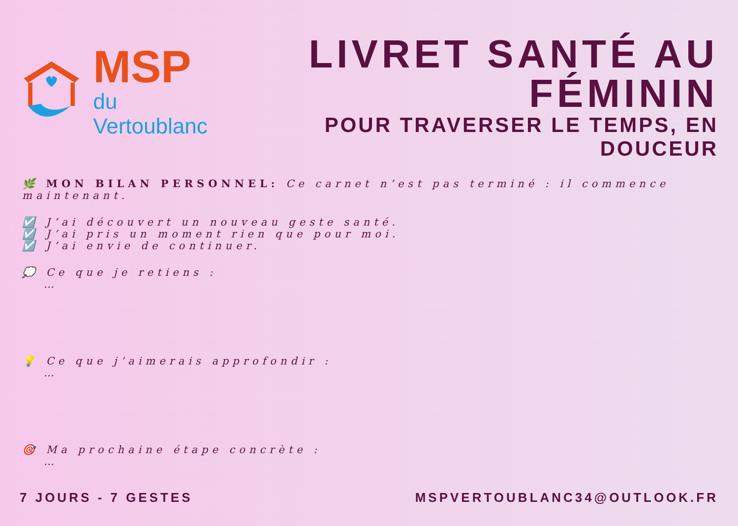MSP
du Vertoublanc
LIVRET SANTÉ AU FÉMININ
POUR TRAVERSER LE TEMPS, EN DOUCEUR
🌿 MON BILAN PERSONNEL: Ce carnet n’est pas terminé : il commence maintenant.
☑️ J’ai découvert un nouveau geste santé.
☑️ J’ai pris un moment rien que pour moi.
☑️ J’ai envie de continuer.
💭 Ce que je retiens :
…
💡 Ce que j’aimerais approfondir :
…
🎯 Ma prochaine étape concrète :
…
7 JOURS - 7 GESTES MSPVERTOUBLANC34@OUTLOOK.FR